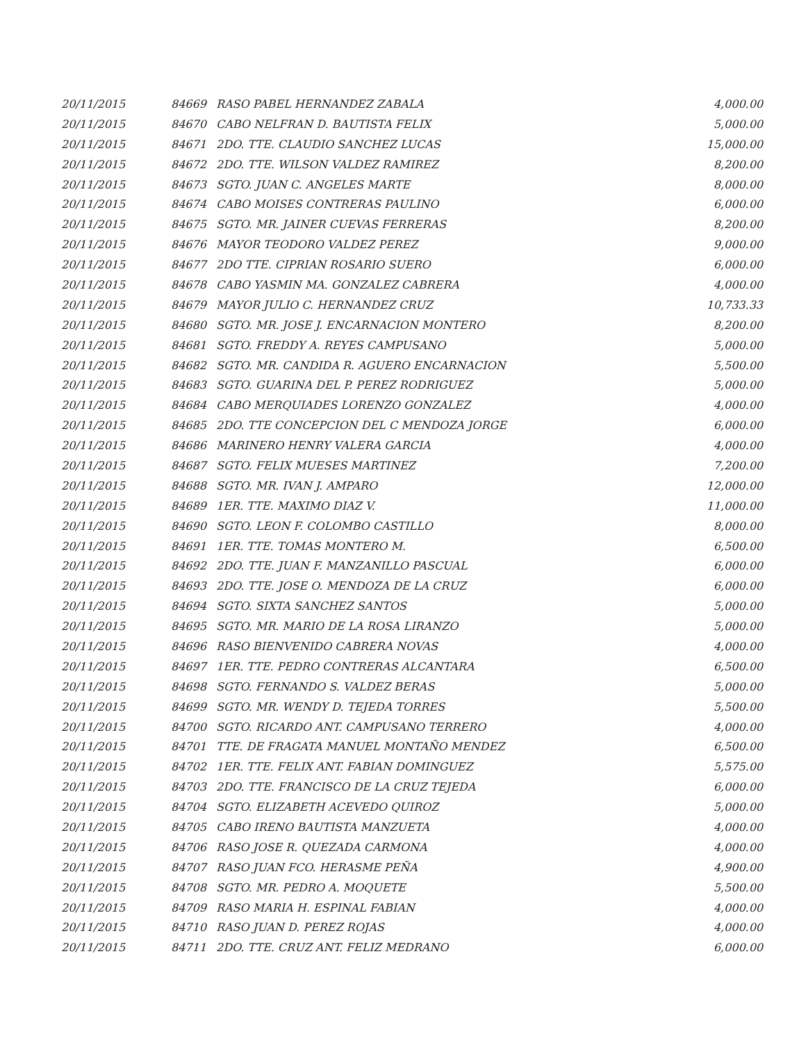| 20/11/2015 | 84669 | RASO PABEL HERNANDEZ ZABALA | 4,000.00 |
| 20/11/2015 | 84670 | CABO NELFRAN D. BAUTISTA FELIX | 5,000.00 |
| 20/11/2015 | 84671 | 2DO. TTE. CLAUDIO SANCHEZ LUCAS | 15,000.00 |
| 20/11/2015 | 84672 | 2DO. TTE. WILSON VALDEZ RAMIREZ | 8,200.00 |
| 20/11/2015 | 84673 | SGTO. JUAN C. ANGELES MARTE | 8,000.00 |
| 20/11/2015 | 84674 | CABO MOISES CONTRERAS PAULINO | 6,000.00 |
| 20/11/2015 | 84675 | SGTO. MR. JAINER CUEVAS FERRERAS | 8,200.00 |
| 20/11/2015 | 84676 | MAYOR TEODORO VALDEZ PEREZ | 9,000.00 |
| 20/11/2015 | 84677 | 2DO TTE. CIPRIAN ROSARIO SUERO | 6,000.00 |
| 20/11/2015 | 84678 | CABO YASMIN MA. GONZALEZ CABRERA | 4,000.00 |
| 20/11/2015 | 84679 | MAYOR JULIO C. HERNANDEZ CRUZ | 10,733.33 |
| 20/11/2015 | 84680 | SGTO. MR. JOSE J. ENCARNACION MONTERO | 8,200.00 |
| 20/11/2015 | 84681 | SGTO. FREDDY A. REYES CAMPUSANO | 5,000.00 |
| 20/11/2015 | 84682 | SGTO. MR. CANDIDA R. AGUERO ENCARNACION | 5,500.00 |
| 20/11/2015 | 84683 | SGTO. GUARINA DEL P. PEREZ RODRIGUEZ | 5,000.00 |
| 20/11/2015 | 84684 | CABO MERQUIADES LORENZO GONZALEZ | 4,000.00 |
| 20/11/2015 | 84685 | 2DO. TTE CONCEPCION DEL C MENDOZA JORGE | 6,000.00 |
| 20/11/2015 | 84686 | MARINERO HENRY VALERA GARCIA | 4,000.00 |
| 20/11/2015 | 84687 | SGTO. FELIX MUESES MARTINEZ | 7,200.00 |
| 20/11/2015 | 84688 | SGTO. MR. IVAN J. AMPARO | 12,000.00 |
| 20/11/2015 | 84689 | 1ER. TTE. MAXIMO DIAZ V. | 11,000.00 |
| 20/11/2015 | 84690 | SGTO. LEON F. COLOMBO CASTILLO | 8,000.00 |
| 20/11/2015 | 84691 | 1ER. TTE. TOMAS MONTERO M. | 6,500.00 |
| 20/11/2015 | 84692 | 2DO. TTE. JUAN F. MANZANILLO PASCUAL | 6,000.00 |
| 20/11/2015 | 84693 | 2DO. TTE. JOSE O. MENDOZA DE LA CRUZ | 6,000.00 |
| 20/11/2015 | 84694 | SGTO. SIXTA SANCHEZ SANTOS | 5,000.00 |
| 20/11/2015 | 84695 | SGTO. MR. MARIO DE LA ROSA LIRANZO | 5,000.00 |
| 20/11/2015 | 84696 | RASO BIENVENIDO CABRERA NOVAS | 4,000.00 |
| 20/11/2015 | 84697 | 1ER. TTE. PEDRO CONTRERAS ALCANTARA | 6,500.00 |
| 20/11/2015 | 84698 | SGTO. FERNANDO S. VALDEZ BERAS | 5,000.00 |
| 20/11/2015 | 84699 | SGTO. MR. WENDY D. TEJEDA TORRES | 5,500.00 |
| 20/11/2015 | 84700 | SGTO. RICARDO ANT. CAMPUSANO TERRERO | 4,000.00 |
| 20/11/2015 | 84701 | TTE. DE FRAGATA MANUEL MONTAÑO MENDEZ | 6,500.00 |
| 20/11/2015 | 84702 | 1ER. TTE. FELIX ANT. FABIAN DOMINGUEZ | 5,575.00 |
| 20/11/2015 | 84703 | 2DO. TTE. FRANCISCO DE LA CRUZ TEJEDA | 6,000.00 |
| 20/11/2015 | 84704 | SGTO. ELIZABETH ACEVEDO QUIROZ | 5,000.00 |
| 20/11/2015 | 84705 | CABO IRENO BAUTISTA MANZUETA | 4,000.00 |
| 20/11/2015 | 84706 | RASO JOSE R. QUEZADA CARMONA | 4,000.00 |
| 20/11/2015 | 84707 | RASO JUAN FCO. HERASME PEÑA | 4,900.00 |
| 20/11/2015 | 84708 | SGTO. MR. PEDRO A. MOQUETE | 5,500.00 |
| 20/11/2015 | 84709 | RASO MARIA H. ESPINAL FABIAN | 4,000.00 |
| 20/11/2015 | 84710 | RASO JUAN D. PEREZ ROJAS | 4,000.00 |
| 20/11/2015 | 84711 | 2DO. TTE. CRUZ ANT. FELIZ MEDRANO | 6,000.00 |